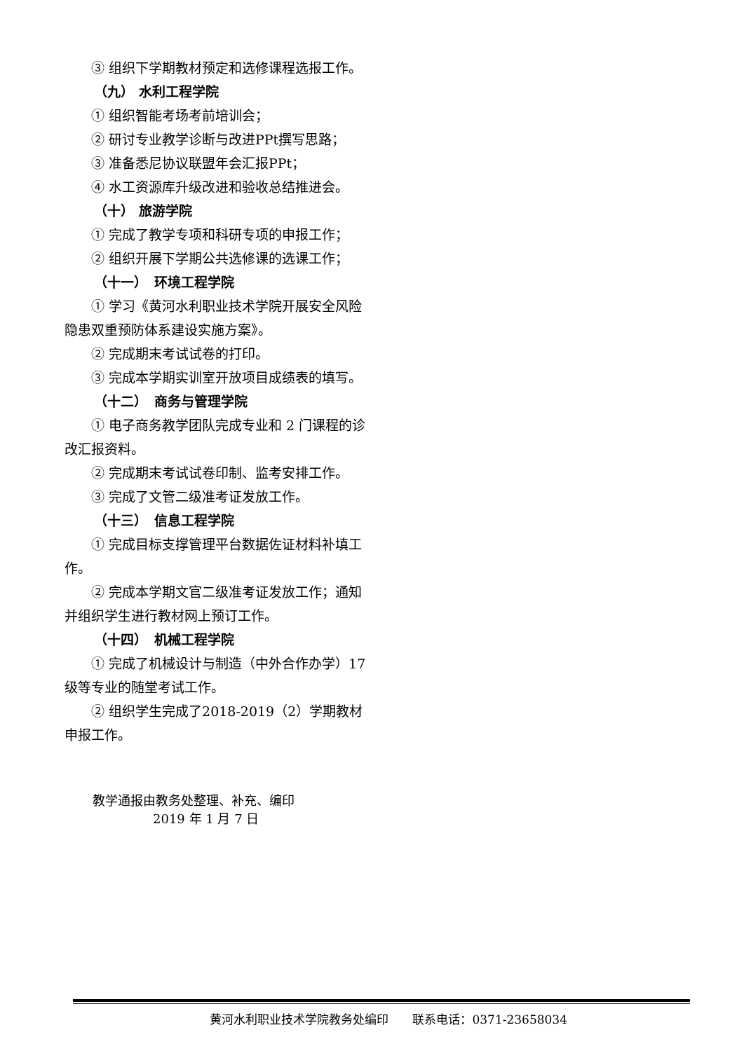③ 组织下学期教材预定和选修课程选报工作。
（九） 水利工程学院
① 组织智能考场考前培训会；
② 研讨专业教学诊断与改进PPt撰写思路；
③ 准备悉尼协议联盟年会汇报PPt；
④ 水工资源库升级改进和验收总结推进会。
（十） 旅游学院
① 完成了教学专项和科研专项的申报工作；
② 组织开展下学期公共选修课的选课工作；
（十一）　环境工程学院
① 学习《黄河水利职业技术学院开展安全风险隐患双重预防体系建设实施方案》。
② 完成期末考试试卷的打印。
③ 完成本学期实训室开放项目成绩表的填写。
（十二）　商务与管理学院
① 电子商务教学团队完成专业和 2 门课程的诊改汇报资料。
② 完成期末考试试卷印制、监考安排工作。
③ 完成了文管二级准考证发放工作。
（十三）　信息工程学院
① 完成目标支撑管理平台数据佐证材料补填工作。
② 完成本学期文官二级准考证发放工作；通知并组织学生进行教材网上预订工作。
（十四）　机械工程学院
① 完成了机械设计与制造（中外合作办学）17级等专业的随堂考试工作。
② 组织学生完成了2018-2019（2）学期教材申报工作。
教学通报由教务处整理、补充、编印
2019 年 1 月 7 日
黄河水利职业技术学院教务处编印　　联系电话：0371-23658034